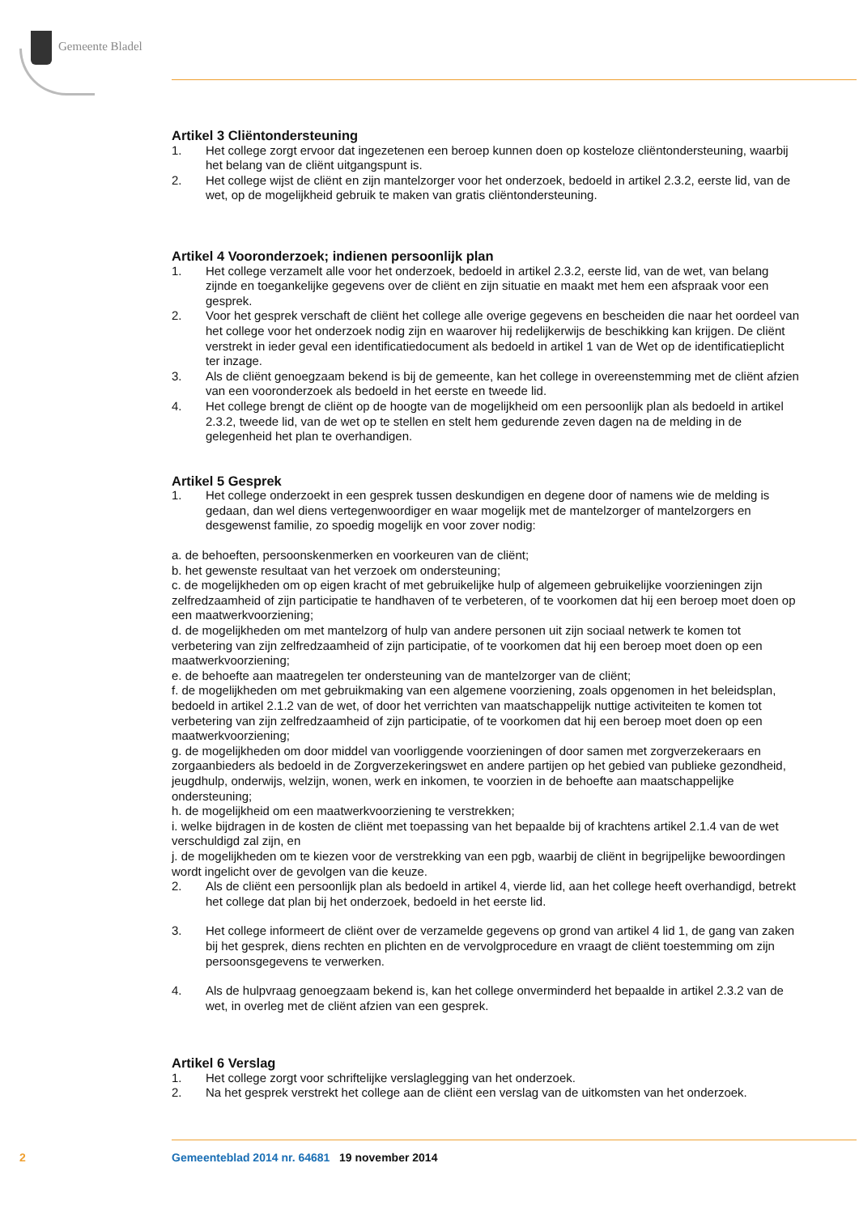Gemeente Bladel
Artikel 3 Cliëntondersteuning
1. Het college zorgt ervoor dat ingezetenen een beroep kunnen doen op kosteloze cliëntondersteuning, waarbij het belang van de cliënt uitgangspunt is.
2. Het college wijst de cliënt en zijn mantelzorger voor het onderzoek, bedoeld in artikel 2.3.2, eerste lid, van de wet, op de mogelijkheid gebruik te maken van gratis cliëntondersteuning.
Artikel 4 Vooronderzoek; indienen persoonlijk plan
1. Het college verzamelt alle voor het onderzoek, bedoeld in artikel 2.3.2, eerste lid, van de wet, van belang zijnde en toegankelijke gegevens over de cliënt en zijn situatie en maakt met hem een afspraak voor een gesprek.
2. Voor het gesprek verschaft de cliënt het college alle overige gegevens en bescheiden die naar het oordeel van het college voor het onderzoek nodig zijn en waarover hij redelijkerwijs de beschikking kan krijgen. De cliënt verstrekt in ieder geval een identificatiedocument als bedoeld in artikel 1 van de Wet op de identificatieplicht ter inzage.
3. Als de cliënt genoegzaam bekend is bij de gemeente, kan het college in overeenstemming met de cliënt afzien van een vooronderzoek als bedoeld in het eerste en tweede lid.
4. Het college brengt de cliënt op de hoogte van de mogelijkheid om een persoonlijk plan als bedoeld in artikel 2.3.2, tweede lid, van de wet op te stellen en stelt hem gedurende zeven dagen na de melding in de gelegenheid het plan te overhandigen.
Artikel 5 Gesprek
1. Het college onderzoekt in een gesprek tussen deskundigen en degene door of namens wie de melding is gedaan, dan wel diens vertegenwoordiger en waar mogelijk met de mantelzorger of mantelzorgers en desgewenst familie, zo spoedig mogelijk en voor zover nodig:
a. de behoeften, persoonskenmerken en voorkeuren van de cliënt;
b. het gewenste resultaat van het verzoek om ondersteuning;
c. de mogelijkheden om op eigen kracht of met gebruikelijke hulp of algemeen gebruikelijke voorzieningen zijn zelfredzaamheid of zijn participatie te handhaven of te verbeteren, of te voorkomen dat hij een beroep moet doen op een maatwerkvoorziening;
d. de mogelijkheden om met mantelzorg of hulp van andere personen uit zijn sociaal netwerk te komen tot verbetering van zijn zelfredzaamheid of zijn participatie, of te voorkomen dat hij een beroep moet doen op een maatwerkvoorziening;
e. de behoefte aan maatregelen ter ondersteuning van de mantelzorger van de cliënt;
f. de mogelijkheden om met gebruikmaking van een algemene voorziening, zoals opgenomen in het beleidsplan, bedoeld in artikel 2.1.2 van de wet, of door het verrichten van maatschappelijk nuttige activiteiten te komen tot verbetering van zijn zelfredzaamheid of zijn participatie, of te voorkomen dat hij een beroep moet doen op een maatwerkvoorziening;
g. de mogelijkheden om door middel van voorliggende voorzieningen of door samen met zorgverzekeraars en zorgaanbieders als bedoeld in de Zorgverzekeringswet en andere partijen op het gebied van publieke gezondheid, jeugdhulp, onderwijs, welzijn, wonen, werk en inkomen, te voorzien in de behoefte aan maatschappelijke ondersteuning;
h. de mogelijkheid om een maatwerkvoorziening te verstrekken;
i. welke bijdragen in de kosten de cliënt met toepassing van het bepaalde bij of krachtens artikel 2.1.4 van de wet verschuldigd zal zijn, en
j. de mogelijkheden om te kiezen voor de verstrekking van een pgb, waarbij de cliënt in begrijpelijke bewoordingen wordt ingelicht over de gevolgen van die keuze.
2. Als de cliënt een persoonlijk plan als bedoeld in artikel 4, vierde lid, aan het college heeft overhandigd, betrekt het college dat plan bij het onderzoek, bedoeld in het eerste lid.
3. Het college informeert de cliënt over de verzamelde gegevens op grond van artikel 4 lid 1, de gang van zaken bij het gesprek, diens rechten en plichten en de vervolgprocedure en vraagt de cliënt toestemming om zijn persoonsgegevens te verwerken.
4. Als de hulpvraag genoegzaam bekend is, kan het college onverminderd het bepaalde in artikel 2.3.2 van de wet, in overleg met de cliënt afzien van een gesprek.
Artikel 6 Verslag
1. Het college zorgt voor schriftelijke verslaglegging van het onderzoek.
2. Na het gesprek verstrekt het college aan de cliënt een verslag van de uitkomsten van het onderzoek.
2 Gemeenteblad 2014 nr. 64681 19 november 2014